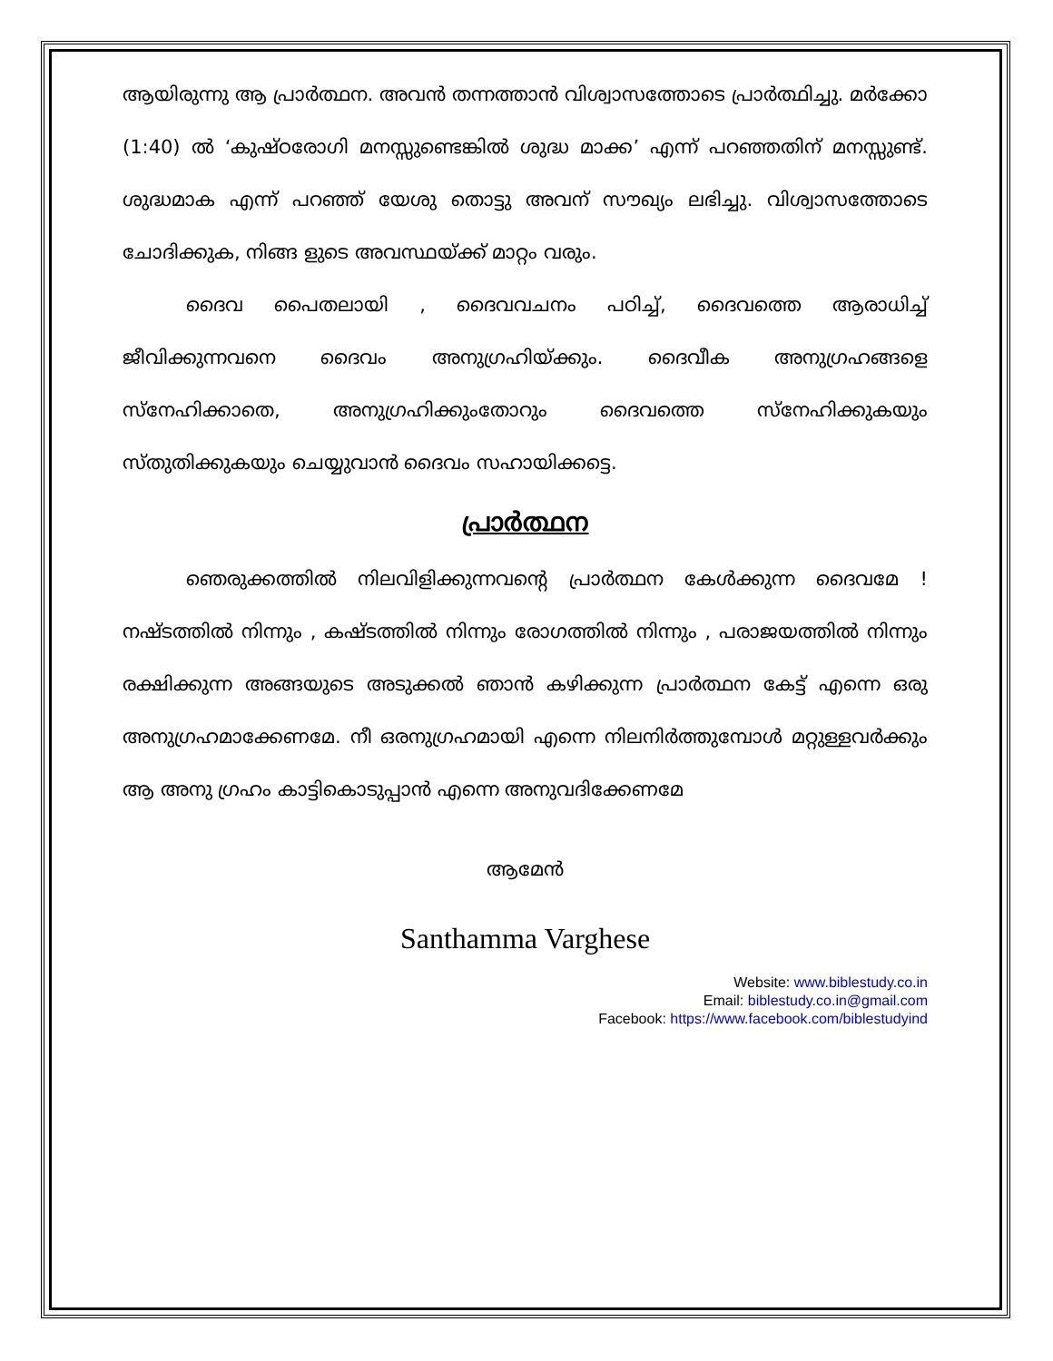ആയിരുന്നു ആ പ്രാർത്ഥന. അവൻ തന്നത്താൻ വിശ്വാസത്തോടെ പ്രാർത്ഥിച്ചു. മർക്കോ (1:40) ൽ ‘കുഷ്ഠരോഗി മനസ്സുണ്ടെങ്കിൽ ശുദ്ധ മാക്ക’ എന്ന് പറഞ്ഞതിന് മനസ്സുണ്ട്. ശുദ്ധമാക എന്ന് പറഞ്ഞ് യേശു തൊട്ടു അവന് സൗഖ്യം ലഭിച്ചു. വിശ്വാസത്തോടെ ചോദിക്കുക, നിങ്ങ ളുടെ അവസ്ഥയ്ക്ക് മാറ്റം വരും.
ദൈവ പൈതലായി , ദൈവവചനം പഠിച്ച്, ദൈവത്തെ ആരാധിച്ച് ജീവിക്കുന്നവനെ ദൈവം അനുഗ്രഹിയ്ക്കും. ദൈവീക അനുഗ്രഹങ്ങളെ സ്നേഹിക്കാതെ, അനുഗ്രഹിക്കുംതോറും ദൈവത്തെ സ്നേഹിക്കുകയും സ്തുതിക്കുകയും ചെയ്യുവാൻ ദൈവം സഹായിക്കട്ടെ.
പ്രാർത്ഥന
ഞെരുക്കത്തിൽ നിലവിളിക്കുന്നവന്റെ പ്രാർത്ഥന കേൾക്കുന്ന ദൈവമേ ! നഷ്ടത്തിൽ നിന്നും , കഷ്ടത്തിൽ നിന്നും രോഗത്തിൽ നിന്നും , പരാജയത്തിൽ നിന്നും രക്ഷിക്കുന്ന അങ്ങയുടെ അടുക്കൽ ഞാൻ കഴിക്കുന്ന പ്രാർത്ഥന കേട്ട് എന്നെ ഒരു അനുഗ്രഹമാക്കേണമേ. നീ ഒരനുഗ്രഹമായി എന്നെ നിലനിർത്തുമ്പോൾ മറ്റുള്ളവർക്കും ആ അനു ഗ്രഹം കാട്ടികൊടുപ്പാൻ എന്നെ അനുവദിക്കേണമേ
ആമേൻ
Santhamma Varghese
Website: www.biblestudy.co.in
Email: biblestudy.co.in@gmail.com
Facebook: https://www.facebook.com/biblestudyind